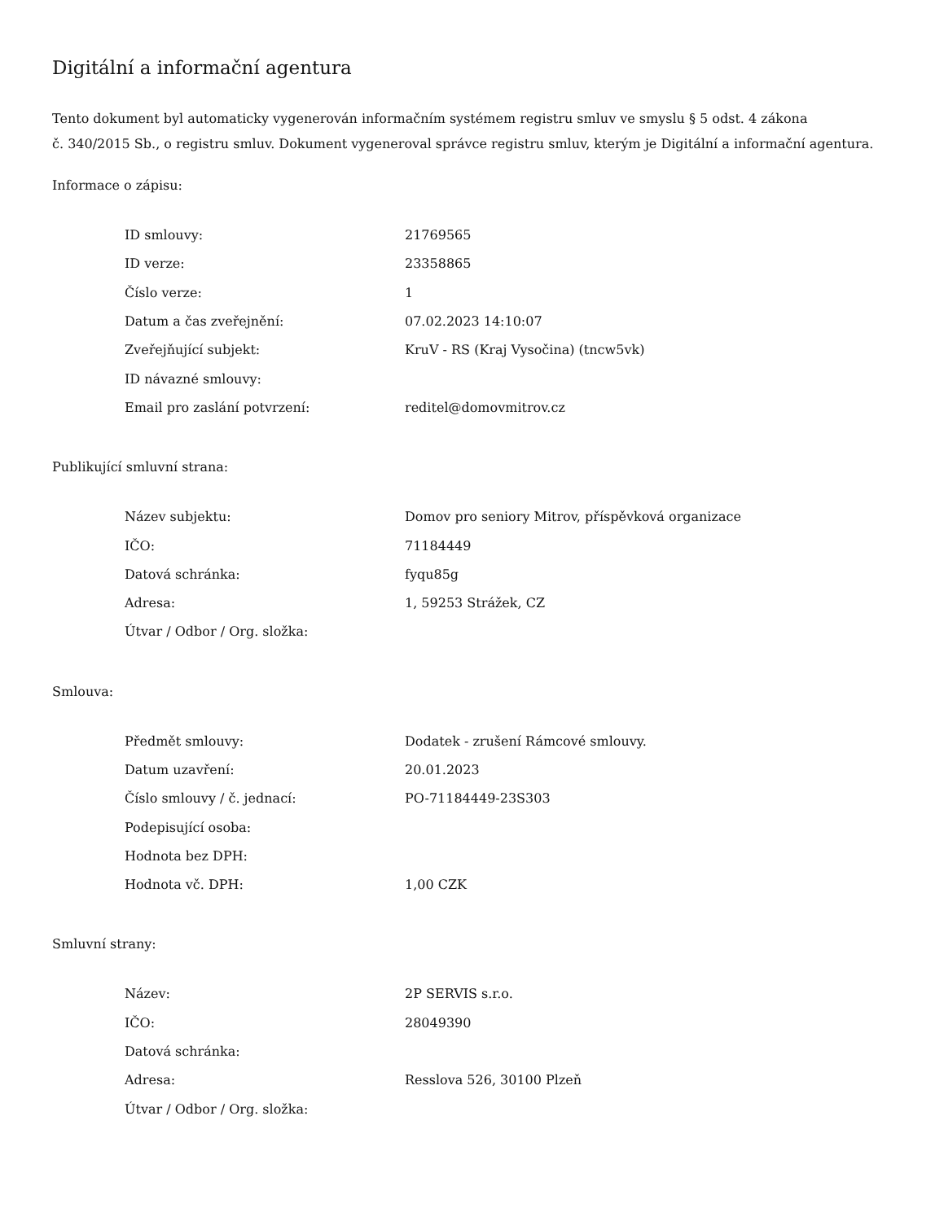Digitální a informační agentura
Tento dokument byl automaticky vygenerován informačním systémem registru smluv ve smyslu § 5 odst. 4 zákona
č. 340/2015 Sb., o registru smluv. Dokument vygeneroval správce registru smluv, kterým je Digitální a informační agentura.
Informace o zápisu:
| ID smlouvy: | 21769565 |
| ID verze: | 23358865 |
| Číslo verze: | 1 |
| Datum a čas zveřejnění: | 07.02.2023 14:10:07 |
| Zveřejňující subjekt: | KruV - RS (Kraj Vysočina) (tncw5vk) |
| ID návazné smlouvy: | |
| Email pro zaslání potvrzení: | reditel@domovmitrov.cz |
Publikující smluvní strana:
| Název subjektu: | Domov pro seniory Mitrov, příspěvková organizace |
| IČO: | 71184449 |
| Datová schránka: | fyqu85g |
| Adresa: | 1, 59253 Strážek, CZ |
| Útvar / Odbor / Org. složka: | |
Smlouva:
| Předmět smlouvy: | Dodatek - zrušení Rámcové smlouvy. |
| Datum uzavření: | 20.01.2023 |
| Číslo smlouvy / č. jednací: | PO-71184449-23S303 |
| Podepisující osoba: | |
| Hodnota bez DPH: | |
| Hodnota vč. DPH: | 1,00 CZK |
Smluvní strany:
| Název: | 2P SERVIS s.r.o. |
| IČO: | 28049390 |
| Datová schránka: | |
| Adresa: | Resslova 526, 30100 Plzeň |
| Útvar / Odbor / Org. složka: | |